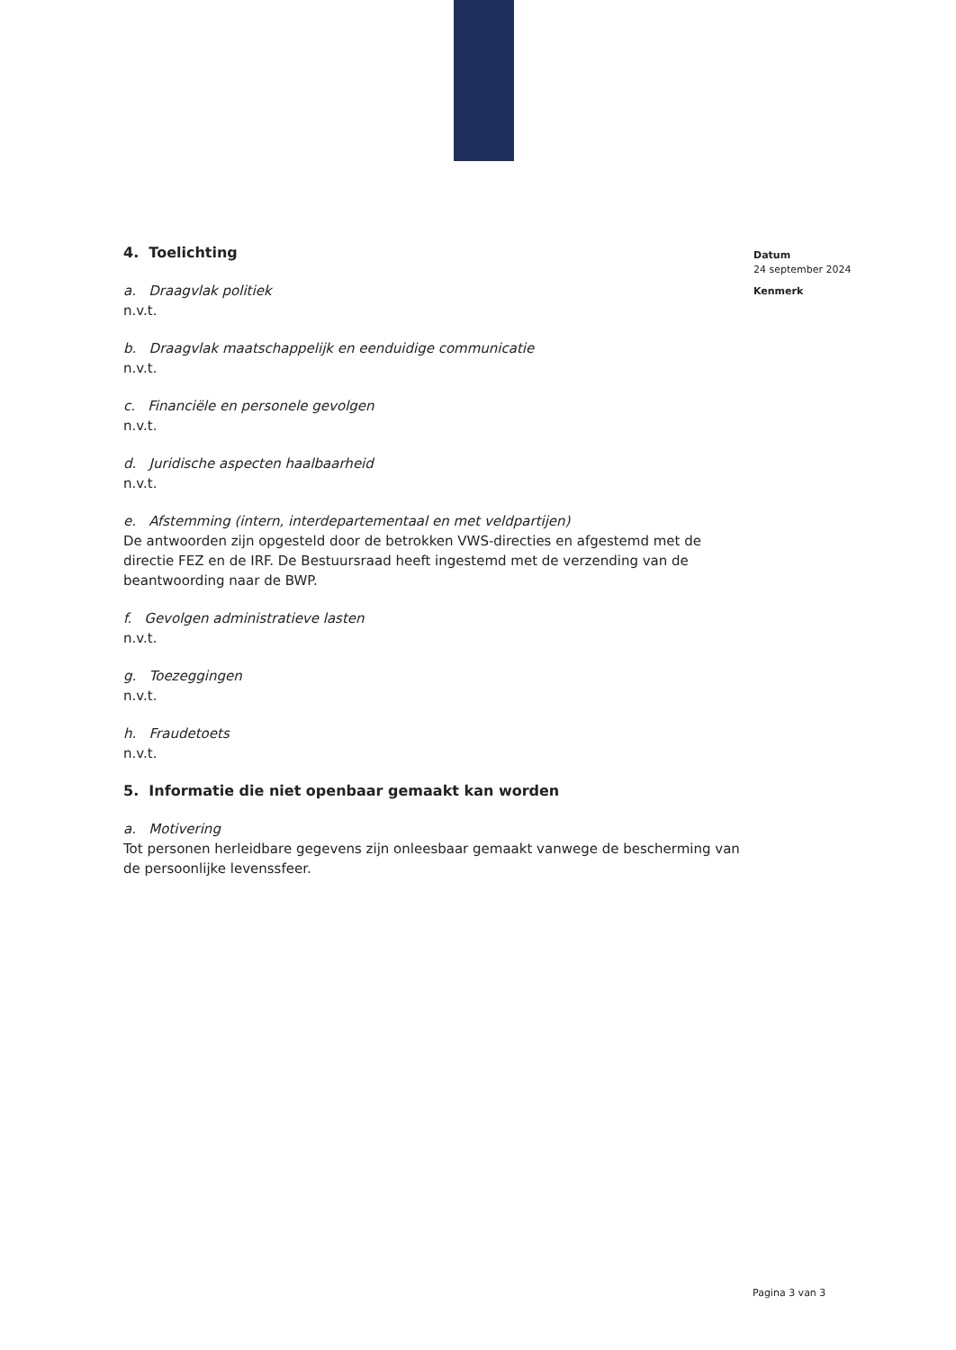4. Toelichting
a. Draagvlak politiek
n.v.t.
b. Draagvlak maatschappelijk en eenduidige communicatie
n.v.t.
c. Financiële en personele gevolgen
n.v.t.
d. Juridische aspecten haalbaarheid
n.v.t.
e. Afstemming (intern, interdepartementaal en met veldpartijen)
De antwoorden zijn opgesteld door de betrokken VWS-directies en afgestemd met de directie FEZ en de IRF. De Bestuursraad heeft ingestemd met de verzending van de beantwoording naar de BWP.
f. Gevolgen administratieve lasten
n.v.t.
g. Toezeggingen
n.v.t.
h. Fraudetoets
n.v.t.
5. Informatie die niet openbaar gemaakt kan worden
a. Motivering
Tot personen herleidbare gegevens zijn onleesbaar gemaakt vanwege de bescherming van de persoonlijke levenssfeer.
Datum
24 september 2024
Kenmerk
Pagina 3 van 3